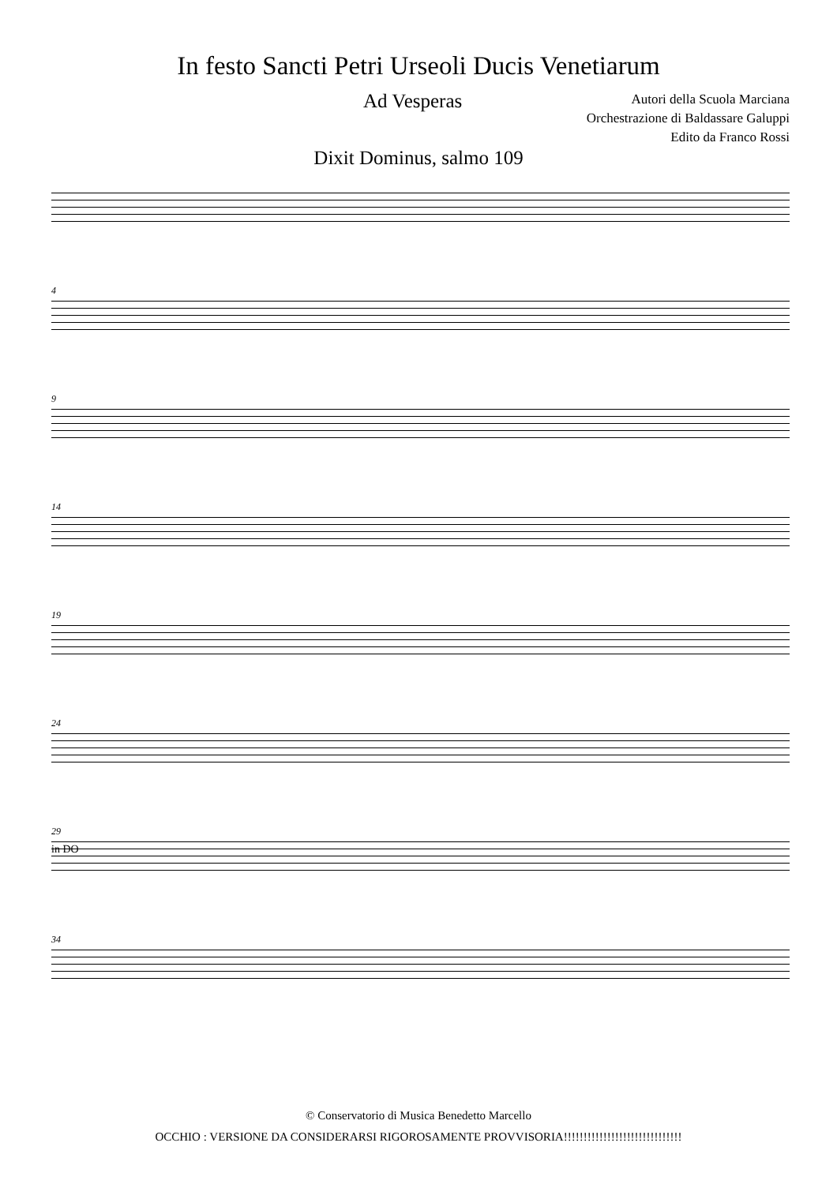In festo Sancti Petri Urseoli Ducis Venetiarum
Ad Vesperas
Autori della Scuola Marciana
Orchestrazione di Baldassare Galuppi
Edito da Franco Rossi
Dixit Dominus, salmo 109
4
9
14
19
24
29
in DO
34
© Conservatorio di Musica Benedetto Marcello
OCCHIO : VERSIONE DA CONSIDERARSI RIGOROSAMENTE PROVVISORIA!!!!!!!!!!!!!!!!!!!!!!!!!!!!!!